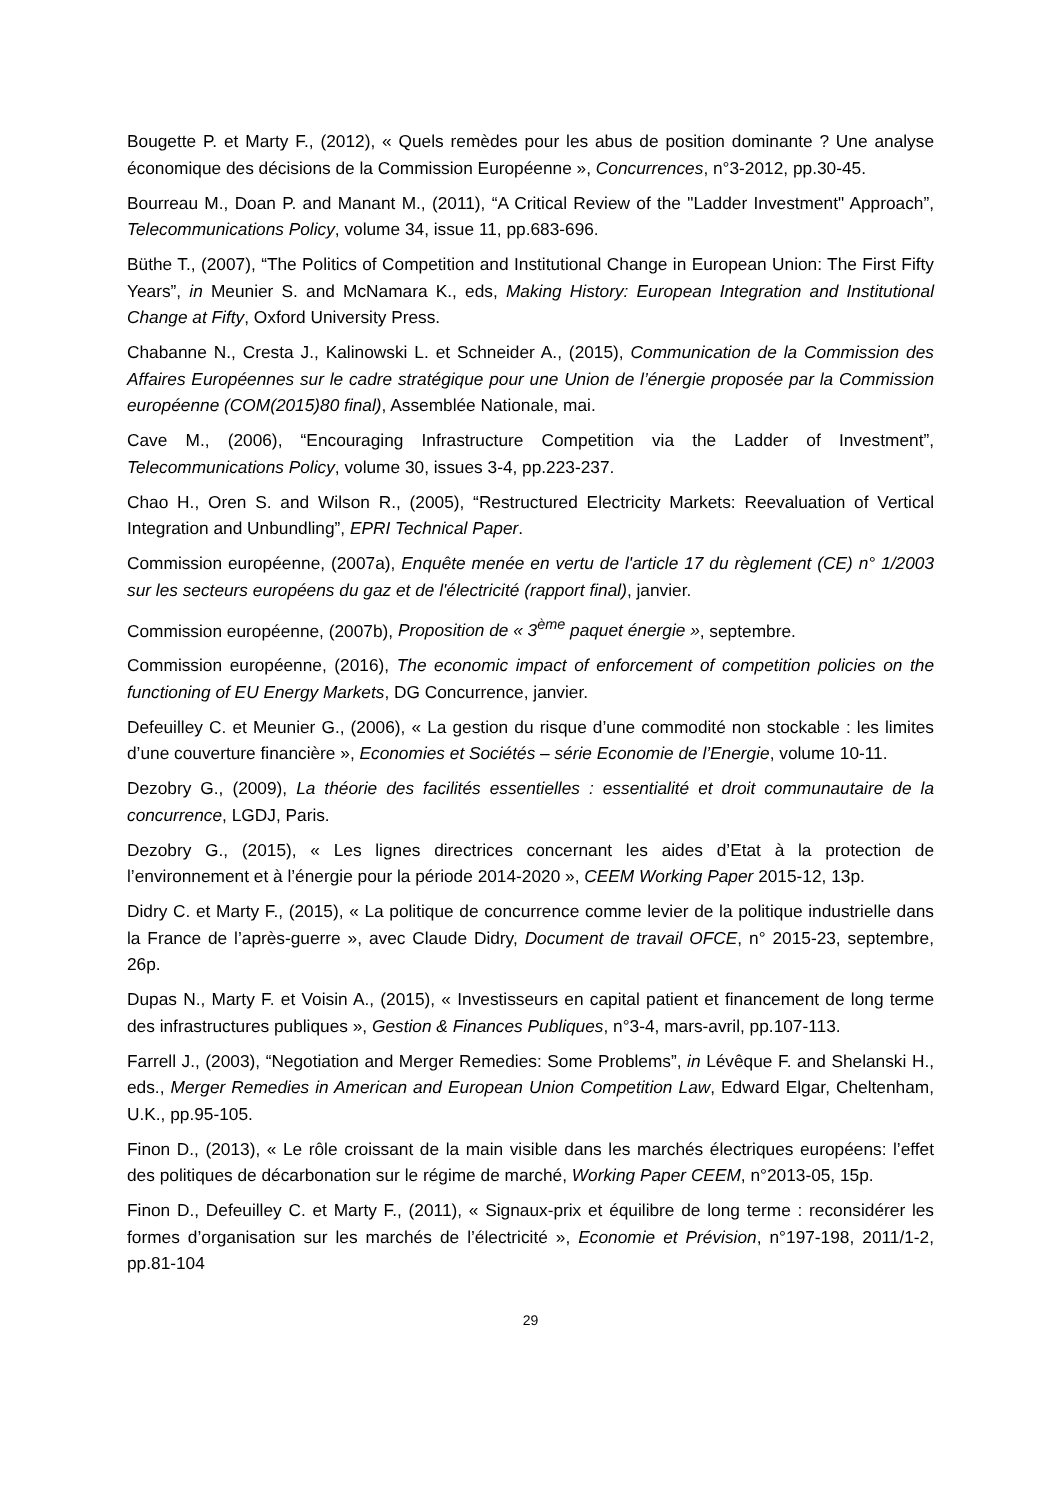Bougette P. et Marty F., (2012), « Quels remèdes pour les abus de position dominante ? Une analyse économique des décisions de la Commission Européenne », Concurrences, n°3-2012, pp.30-45.
Bourreau M., Doan P. and Manant M., (2011), “A Critical Review of the "Ladder Investment" Approach”, Telecommunications Policy, volume 34, issue 11, pp.683-696.
Büthe T., (2007), “The Politics of Competition and Institutional Change in European Union: The First Fifty Years”, in Meunier S. and McNamara K., eds, Making History: European Integration and Institutional Change at Fifty, Oxford University Press.
Chabanne N., Cresta J., Kalinowski L. et Schneider A., (2015), Communication de la Commission des Affaires Européennes sur le cadre stratégique pour une Union de l’énergie proposée par la Commission européenne (COM(2015)80 final), Assemblée Nationale, mai.
Cave M., (2006), “Encouraging Infrastructure Competition via the Ladder of Investment”, Telecommunications Policy, volume 30, issues 3-4, pp.223-237.
Chao H., Oren S. and Wilson R., (2005), “Restructured Electricity Markets: Reevaluation of Vertical Integration and Unbundling”, EPRI Technical Paper.
Commission européenne, (2007a), Enquête menée en vertu de l'article 17 du règlement (CE) n° 1/2003 sur les secteurs européens du gaz et de l'électricité (rapport final), janvier.
Commission européenne, (2007b), Proposition de « 3<sup>ème</sup> paquet énergie », septembre.
Commission européenne, (2016), The economic impact of enforcement of competition policies on the functioning of EU Energy Markets, DG Concurrence, janvier.
Defeuilley C. et Meunier G., (2006), « La gestion du risque d’une commodité non stockable : les limites d’une couverture financière », Economies et Sociétés – série Economie de l’Energie, volume 10-11.
Dezobry G., (2009), La théorie des facilités essentielles : essentialité et droit communautaire de la concurrence, LGDJ, Paris.
Dezobry G., (2015), « Les lignes directrices concernant les aides d’Etat à la protection de l’environnement et à l’énergie pour la période 2014-2020 », CEEM Working Paper 2015-12, 13p.
Didry C. et Marty F., (2015), « La politique de concurrence comme levier de la politique industrielle dans la France de l’après-guerre », avec Claude Didry, Document de travail OFCE, n° 2015-23, septembre, 26p.
Dupas N., Marty F. et Voisin A., (2015), « Investisseurs en capital patient et financement de long terme des infrastructures publiques », Gestion & Finances Publiques, n°3-4, mars-avril, pp.107-113.
Farrell J., (2003), “Negotiation and Merger Remedies: Some Problems”, in Lévêque F. and Shelanski H., eds., Merger Remedies in American and European Union Competition Law, Edward Elgar, Cheltenham, U.K., pp.95-105.
Finon D., (2013), « Le rôle croissant de la main visible dans les marchés électriques européens: l’effet des politiques de décarbonation sur le régime de marché, Working Paper CEEM, n°2013-05, 15p.
Finon D., Defeuilley C. et Marty F., (2011), « Signaux-prix et équilibre de long terme : reconsidérer les formes d’organisation sur les marchés de l’électricité », Economie et Prévision, n°197-198, 2011/1-2, pp.81-104
29